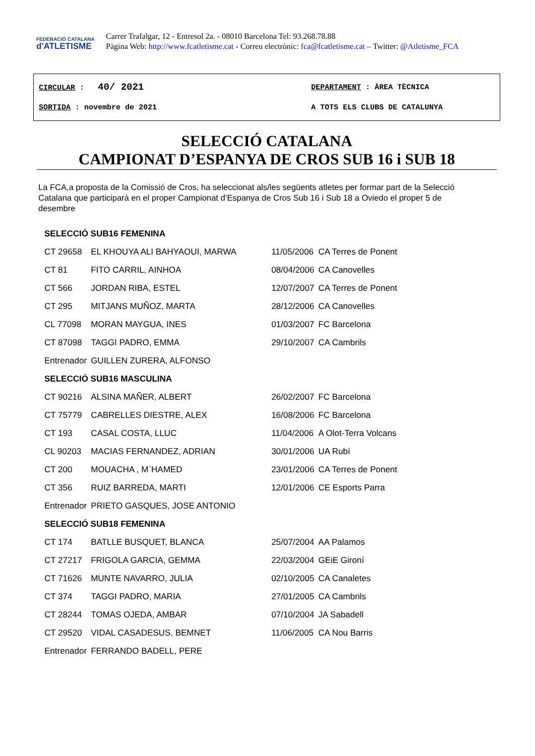FEDERACIÓ CATALANA
d'ATLETISME
Carrer Trafalgar, 12 - Entresol 2a. - 08010 Barcelona Tel: 93.268.78.88
Pàgina Web: http://www.fcatletisme.cat - Correu electrònic: fca@fcatletisme.cat – Twitter: @Atletisme_FCA
CIRCULAR : 40/ 2021
DEPARTAMENT : ÀREA TÈCNICA
SORTIDA : novembre de 2021 A TOTS ELS CLUBS DE CATALUNYA
SELECCIÓ CATALANA
CAMPIONAT D’ESPANYA DE CROS SUB 16 i SUB 18
La FCA,a proposta de la Comissió de Cros, ha seleccionat als/les següents atletes per formar part de la Selecció Catalana que participarà en el proper Campionat d’Espanya de Cros Sub 16 i Sub 18 a Oviedo el proper 5 de desembre
| SELECCIÓ SUB16 FEMENINA | | | |
| CT 29658 | EL KHOUYA ALI BAHYAOUI, MARWA | 11/05/2006 | CA Terres de Ponent |
| CT 81 | FITO CARRIL, AINHOA | 08/04/2006 | CA Canovelles |
| CT 566 | JORDAN RIBA, ESTEL | 12/07/2007 | CA Terres de Ponent |
| CT 295 | MITJANS MUÑOZ, MARTA | 28/12/2006 | CA Canovelles |
| CL 77098 | MORAN MAYGUA, INES | 01/03/2007 | FC Barcelona |
| CT 87098 | TAGGI PADRO, EMMA | 29/10/2007 | CA Cambrils |
| Entrenador | GUILLEN ZURERA, ALFONSO | | |
| SELECCIÓ SUB16 MASCULINA | | | |
| CT 90216 | ALSINA MAÑER, ALBERT | 26/02/2007 | FC Barcelona |
| CT 75779 | CABRELLES DIESTRE, ALEX | 16/08/2006 | FC Barcelona |
| CT 193 | CASAL COSTA, LLUC | 11/04/2006 | A Olot-Terra Volcans |
| CL 90203 | MACIAS FERNANDEZ, ADRIAN | 30/01/2006 | UA Rubí |
| CT 200 | MOUACHA , M`HAMED | 23/01/2006 | CA Terres de Ponent |
| CT 356 | RUIZ BARREDA, MARTI | 12/01/2006 | CE Esports Parra |
| Entrenador | PRIETO GASQUES, JOSE ANTONIO | | |
| SELECCIÓ SUB18 FEMENINA | | | |
| CT 174 | BATLLE BUSQUET, BLANCA | 25/07/2004 | AA Palamos |
| CT 27217 | FRIGOLA GARCIA, GEMMA | 22/03/2004 | GEiE Gironí |
| CT 71626 | MUNTE NAVARRO, JULIA | 02/10/2005 | CA Canaletes |
| CT 374 | TAGGI PADRO, MARIA | 27/01/2005 | CA Cambrils |
| CT 28244 | TOMAS OJEDA, AMBAR | 07/10/2004 | JA Sabadell |
| CT 29520 | VIDAL CASADESUS, BEMNET | 11/06/2005 | CA Nou Barris |
| Entrenador | FERRANDO BADELL, PERE | | |